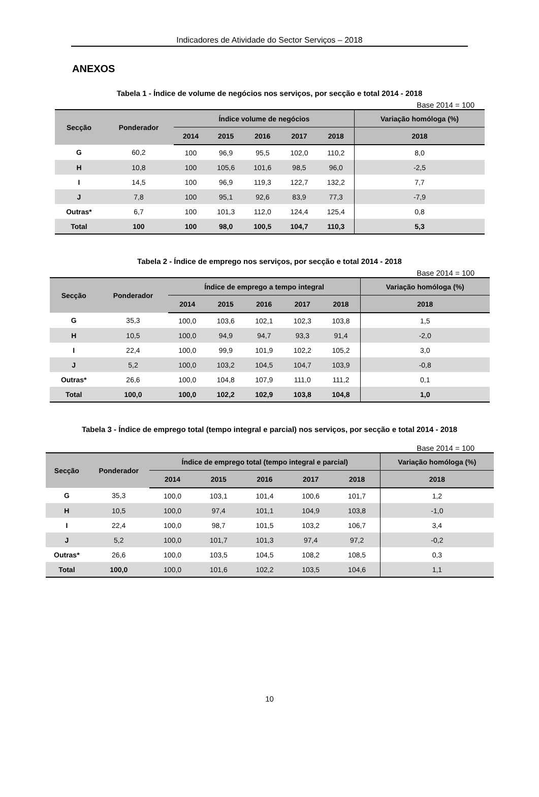Indicadores de Atividade do Sector Serviços – 2018
ANEXOS
Tabela 1 - Índice de volume de negócios nos serviços, por secção e total 2014 - 2018
Base 2014 = 100
| Secção | Ponderador | Índice volume de negócios | | | | | Variação homóloga (%) |
| --- | --- | --- | --- | --- | --- | --- | --- |
| | | 2014 | 2015 | 2016 | 2017 | 2018 | 2018 |
| G | 60,2 | 100 | 96,9 | 95,5 | 102,0 | 110,2 | 8,0 |
| H | 10,8 | 100 | 105,6 | 101,6 | 98,5 | 96,0 | -2,5 |
| I | 14,5 | 100 | 96,9 | 119,3 | 122,7 | 132,2 | 7,7 |
| J | 7,8 | 100 | 95,1 | 92,6 | 83,9 | 77,3 | -7,9 |
| Outras* | 6,7 | 100 | 101,3 | 112,0 | 124,4 | 125,4 | 0,8 |
| Total | 100 | 100 | 98,0 | 100,5 | 104,7 | 110,3 | 5,3 |
Tabela 2 - Índice de emprego nos serviços, por secção e total 2014 - 2018
Base 2014 = 100
| Secção | Ponderador | Índice de emprego a tempo integral | | | | | Variação homóloga (%) |
| --- | --- | --- | --- | --- | --- | --- | --- |
| | | 2014 | 2015 | 2016 | 2017 | 2018 | 2018 |
| G | 35,3 | 100,0 | 103,6 | 102,1 | 102,3 | 103,8 | 1,5 |
| H | 10,5 | 100,0 | 94,9 | 94,7 | 93,3 | 91,4 | -2,0 |
| I | 22,4 | 100,0 | 99,9 | 101,9 | 102,2 | 105,2 | 3,0 |
| J | 5,2 | 100,0 | 103,2 | 104,5 | 104,7 | 103,9 | -0,8 |
| Outras* | 26,6 | 100,0 | 104,8 | 107,9 | 111,0 | 111,2 | 0,1 |
| Total | 100,0 | 100,0 | 102,2 | 102,9 | 103,8 | 104,8 | 1,0 |
Tabela 3 - Índice de emprego total (tempo integral e parcial) nos serviços, por secção e total 2014 - 2018
Base 2014 = 100
| Secção | Ponderador | Índice de emprego total (tempo integral e parcial) | | | | | Variação homóloga (%) |
| --- | --- | --- | --- | --- | --- | --- | --- |
| | | 2014 | 2015 | 2016 | 2017 | 2018 | 2018 |
| G | 35,3 | 100,0 | 103,1 | 101,4 | 100,6 | 101,7 | 1,2 |
| H | 10,5 | 100,0 | 97,4 | 101,1 | 104,9 | 103,8 | -1,0 |
| I | 22,4 | 100,0 | 98,7 | 101,5 | 103,2 | 106,7 | 3,4 |
| J | 5,2 | 100,0 | 101,7 | 101,3 | 97,4 | 97,2 | -0,2 |
| Outras* | 26,6 | 100,0 | 103,5 | 104,5 | 108,2 | 108,5 | 0,3 |
| Total | 100,0 | 100,0 | 101,6 | 102,2 | 103,5 | 104,6 | 1,1 |
10